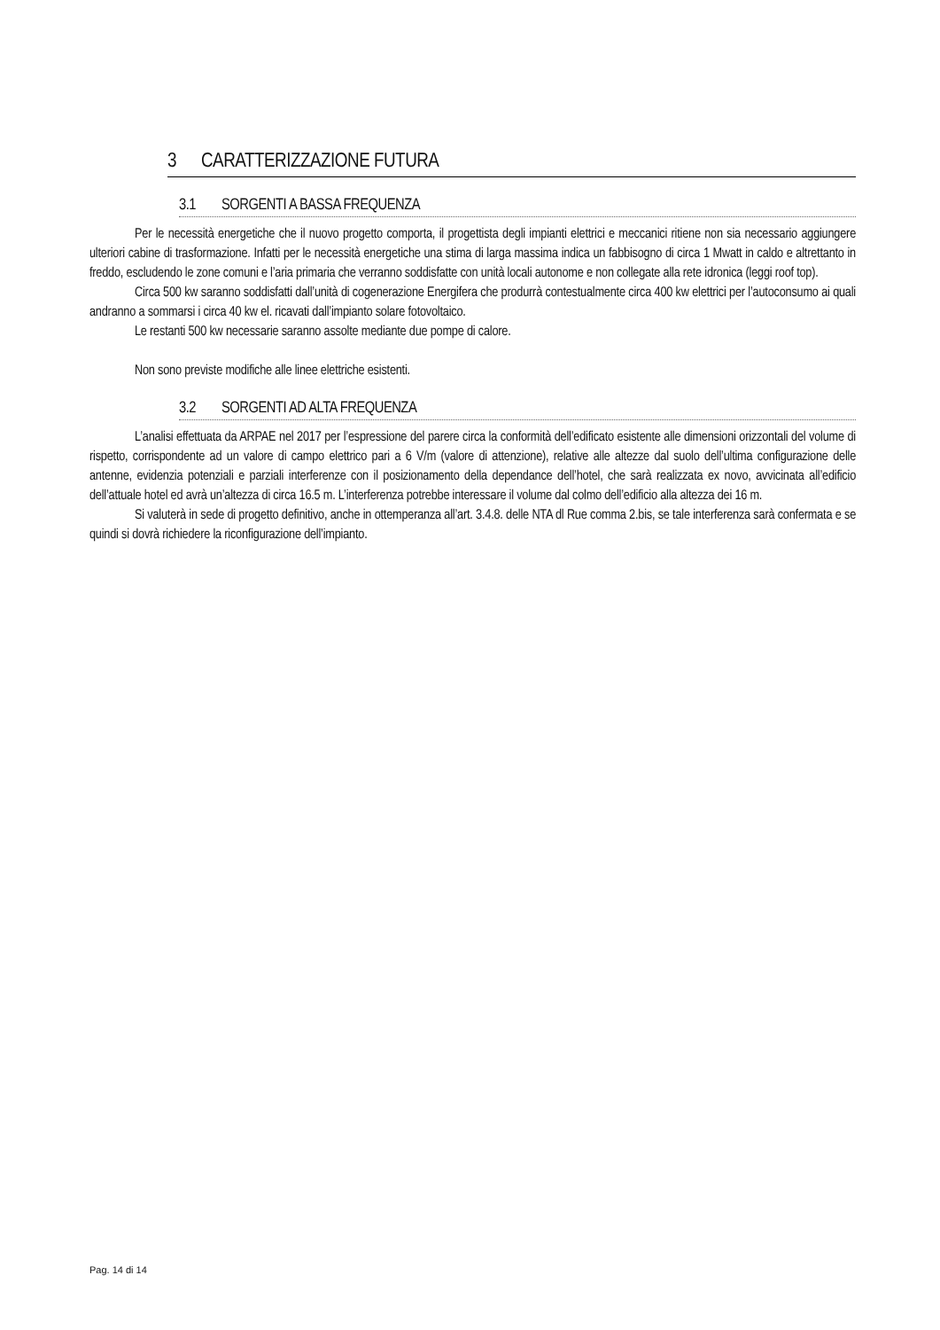3 CARATTERIZZAZIONE FUTURA
3.1 SORGENTI A BASSA FREQUENZA
Per le necessità energetiche che il nuovo progetto comporta, il progettista degli impianti elettrici e meccanici ritiene non sia necessario aggiungere ulteriori cabine di trasformazione. Infatti per le necessità energetiche una stima di larga massima indica un fabbisogno di circa 1 Mwatt in caldo e altrettanto in freddo, escludendo le zone comuni e l’aria primaria che verranno soddisfatte con unità locali autonome e non collegate alla rete idronica (leggi roof top).
Circa 500 kw saranno soddisfatti dall’unità di cogenerazione Energifera che produrrà contestualmente circa 400 kw elettrici per l’autoconsumo ai quali andranno a sommarsi i circa 40 kw el. ricavati dall’impianto solare fotovoltaico.
Le restanti 500 kw necessarie saranno assolte mediante due pompe di calore.
Non sono previste modifiche alle linee elettriche esistenti.
3.2 SORGENTI AD ALTA FREQUENZA
L’analisi effettuata da ARPAE nel 2017 per l’espressione del parere circa la conformità dell’edificato esistente alle dimensioni orizzontali del volume di rispetto, corrispondente ad un valore di campo elettrico pari a 6 V/m (valore di attenzione), relative alle altezze dal suolo dell’ultima configurazione delle antenne, evidenzia potenziali e parziali interferenze con il posizionamento della dependance dell’hotel, che sarà realizzata ex novo, avvicinata all’edificio dell’attuale hotel ed avrà un’altezza di circa 16.5 m. L’interferenza potrebbe interessare il volume dal colmo dell’edificio alla altezza dei 16 m.
Si valuterà in sede di progetto definitivo, anche in ottemperanza all’art. 3.4.8. delle NTA dl Rue comma 2.bis, se tale interferenza sarà confermata e se quindi si dovrà richiedere la riconfigurazione dell’impianto.
Pag. 14 di 14